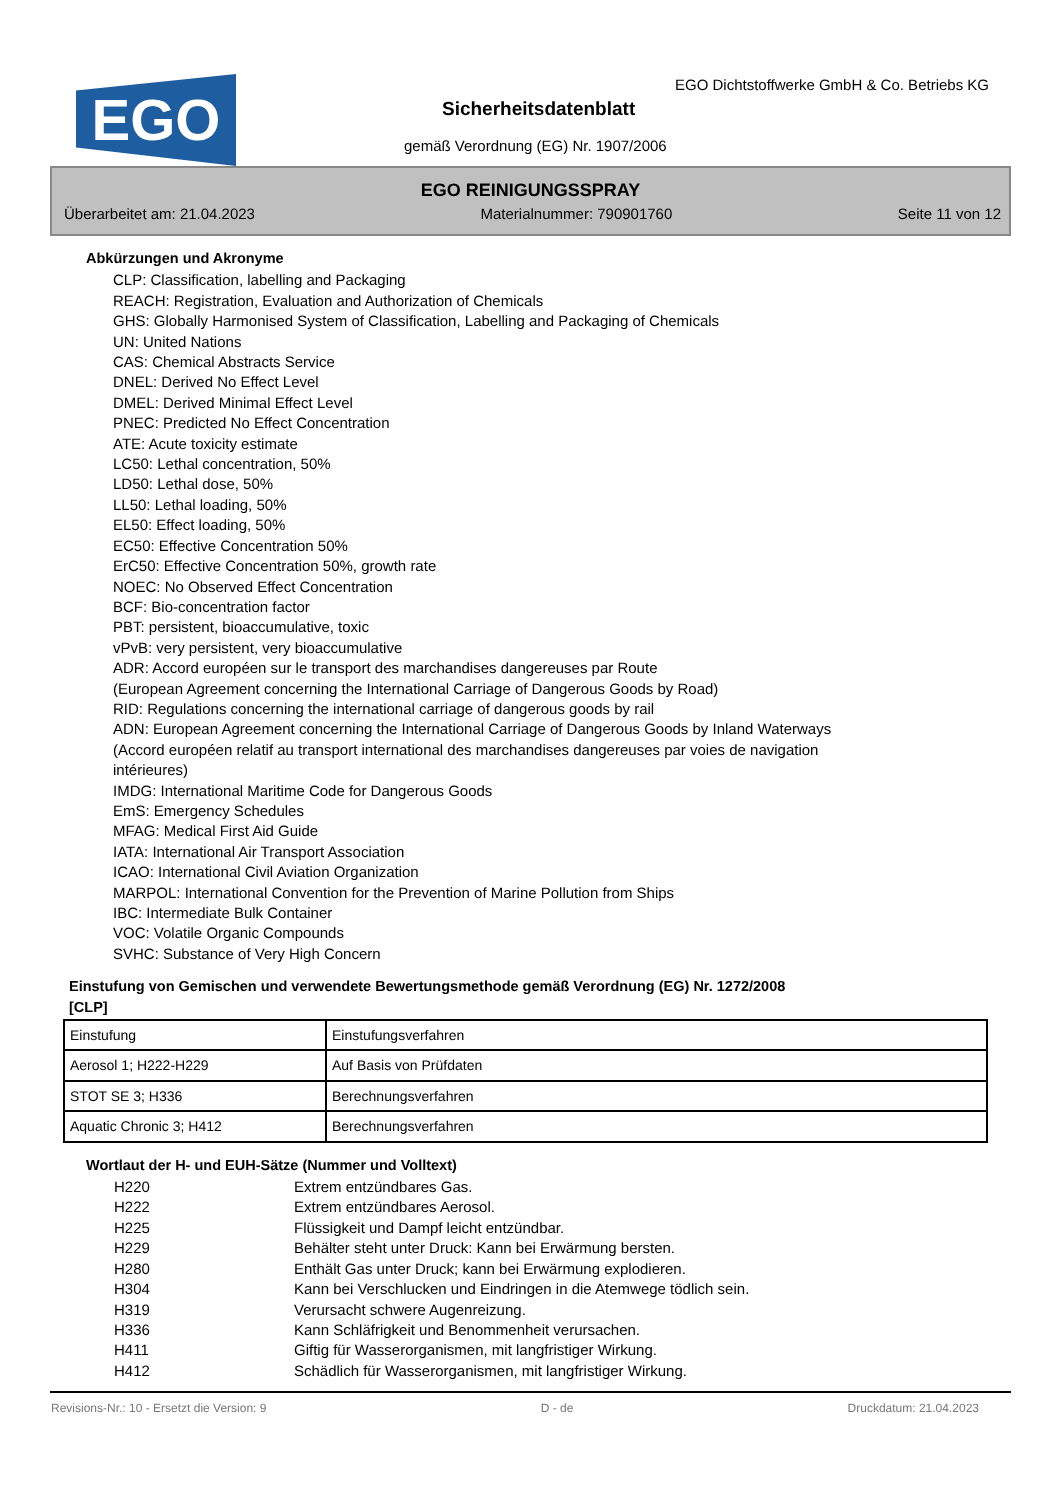EGO
EGO Dichtstoffwerke GmbH & Co. Betriebs KG
Sicherheitsdatenblatt
gemäß Verordnung (EG) Nr. 1907/2006
EGO REINIGUNGSSPRAY
Überarbeitet am: 21.04.2023 Materialnummer: 790901760 Seite 11 von 12
Abkürzungen und Akronyme
CLP: Classification, labelling and Packaging
REACH: Registration, Evaluation and Authorization of Chemicals
GHS: Globally Harmonised System of Classification, Labelling and Packaging of Chemicals
UN: United Nations
CAS: Chemical Abstracts Service
DNEL: Derived No Effect Level
DMEL: Derived Minimal Effect Level
PNEC: Predicted No Effect Concentration
ATE: Acute toxicity estimate
LC50: Lethal concentration, 50%
LD50: Lethal dose, 50%
LL50: Lethal loading, 50%
EL50: Effect loading, 50%
EC50: Effective Concentration 50%
ErC50: Effective Concentration 50%, growth rate
NOEC: No Observed Effect Concentration
BCF: Bio-concentration factor
PBT: persistent, bioaccumulative, toxic
vPvB: very persistent, very bioaccumulative
ADR: Accord européen sur le transport des marchandises dangereuses par Route
(European Agreement concerning the International Carriage of Dangerous Goods by Road)
RID: Regulations concerning the international carriage of dangerous goods by rail
ADN: European Agreement concerning the International Carriage of Dangerous Goods by Inland Waterways
(Accord européen relatif au transport international des marchandises dangereuses par voies de navigation
intérieures)
IMDG: International Maritime Code for Dangerous Goods
EmS: Emergency Schedules
MFAG: Medical First Aid Guide
IATA: International Air Transport Association
ICAO: International Civil Aviation Organization
MARPOL: International Convention for the Prevention of Marine Pollution from Ships
IBC: Intermediate Bulk Container
VOC: Volatile Organic Compounds
SVHC: Substance of Very High Concern
Einstufung von Gemischen und verwendete Bewertungsmethode gemäß Verordnung (EG) Nr. 1272/2008
[CLP]
| Einstufung | Einstufungsverfahren |
| Aerosol 1; H222-H229 | Auf Basis von Prüfdaten |
| STOT SE 3; H336 | Berechnungsverfahren |
| Aquatic Chronic 3; H412 | Berechnungsverfahren |
Wortlaut der H- und EUH-Sätze (Nummer und Volltext)
| H220 | Extrem entzündbares Gas. |
| H222 | Extrem entzündbares Aerosol. |
| H225 | Flüssigkeit und Dampf leicht entzündbar. |
| H229 | Behälter steht unter Druck: Kann bei Erwärmung bersten. |
| H280 | Enthält Gas unter Druck; kann bei Erwärmung explodieren. |
| H304 | Kann bei Verschlucken und Eindringen in die Atemwege tödlich sein. |
| H319 | Verursacht schwere Augenreizung. |
| H336 | Kann Schläfrigkeit und Benommenheit verursachen. |
| H411 | Giftig für Wasserorganismen, mit langfristiger Wirkung. |
| H412 | Schädlich für Wasserorganismen, mit langfristiger Wirkung. |
Revisions-Nr.: 10 - Ersetzt die Version: 9 D - de Druckdatum: 21.04.2023